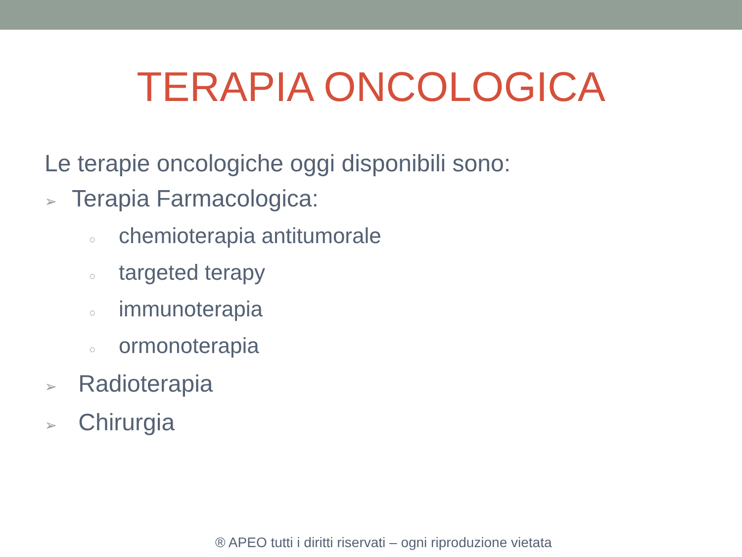TERAPIA ONCOLOGICA
Le terapie oncologiche oggi disponibili sono:
➢ Terapia Farmacologica:
○ chemioterapia antitumorale
○ targeted terapy
○ immunoterapia
○ ormonoterapia
➢ Radioterapia
➢ Chirurgia
® APEO tutti i diritti riservati – ogni riproduzione vietata